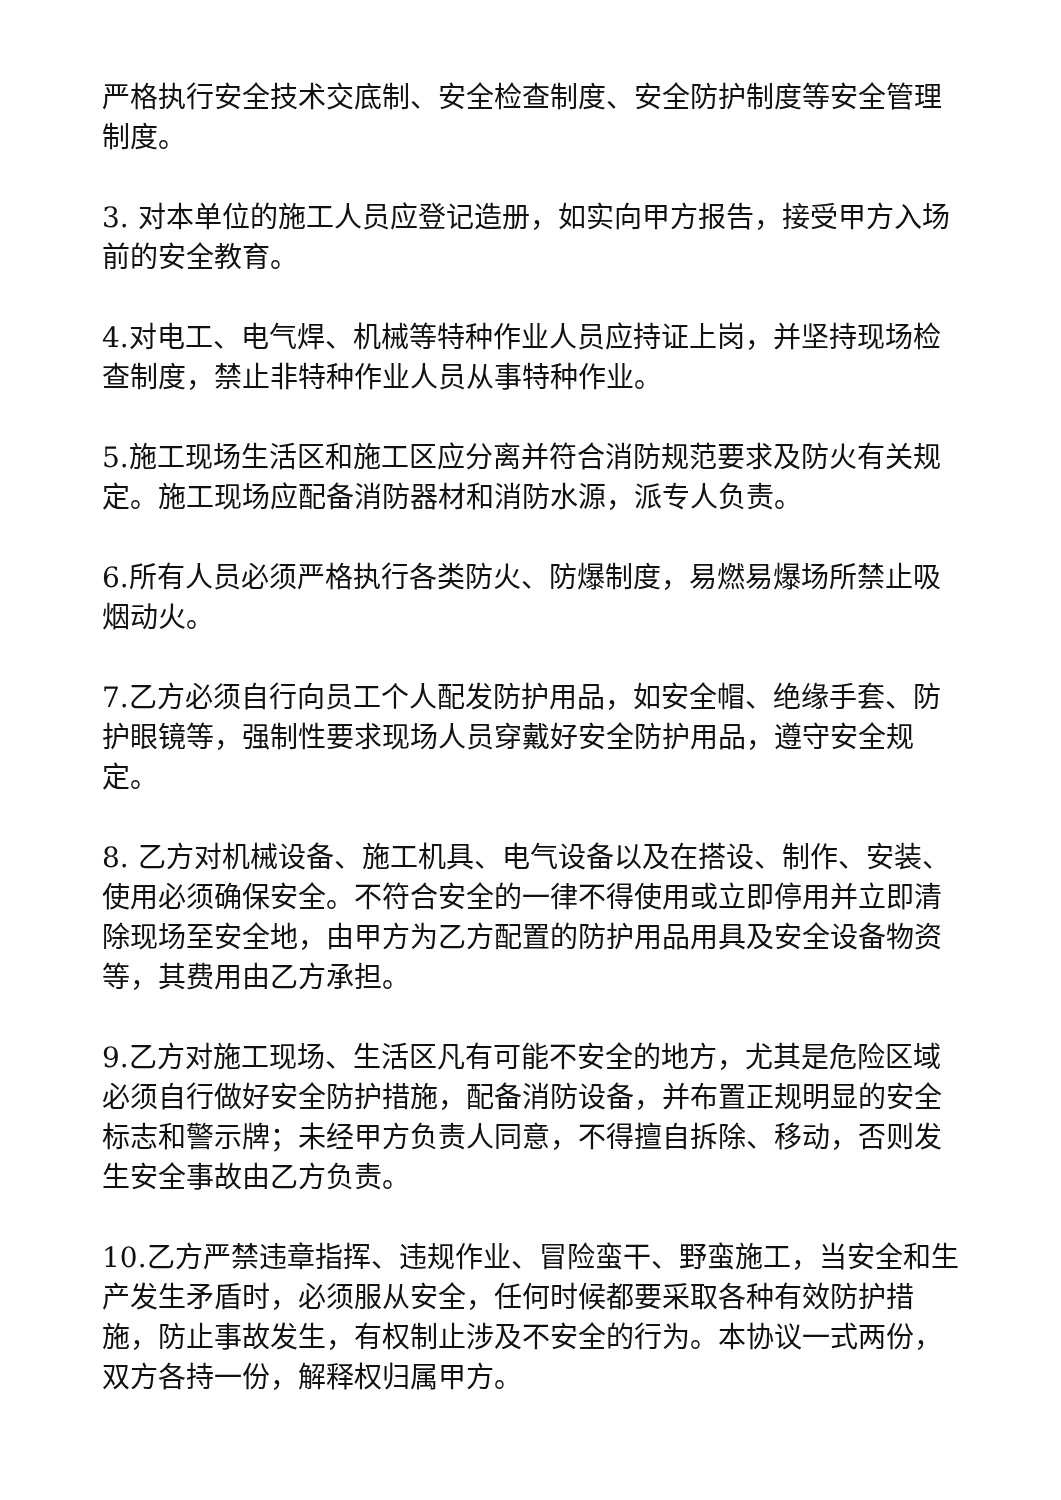严格执行安全技术交底制、安全检查制度、安全防护制度等安全管理制度。
3. 对本单位的施工人员应登记造册，如实向甲方报告，接受甲方入场前的安全教育。
4.对电工、电气焊、机械等特种作业人员应持证上岗，并坚持现场检查制度，禁止非特种作业人员从事特种作业。
5.施工现场生活区和施工区应分离并符合消防规范要求及防火有关规定。施工现场应配备消防器材和消防水源，派专人负责。
6.所有人员必须严格执行各类防火、防爆制度，易燃易爆场所禁止吸烟动火。
7.乙方必须自行向员工个人配发防护用品，如安全帽、绝缘手套、防护眼镜等，强制性要求现场人员穿戴好安全防护用品，遵守安全规定。
8. 乙方对机械设备、施工机具、电气设备以及在搭设、制作、安装、使用必须确保安全。不符合安全的一律不得使用或立即停用并立即清除现场至安全地，由甲方为乙方配置的防护用品用具及安全设备物资等，其费用由乙方承担。
9.乙方对施工现场、生活区凡有可能不安全的地方，尤其是危险区域必须自行做好安全防护措施，配备消防设备，并布置正规明显的安全标志和警示牌；未经甲方负责人同意，不得擅自拆除、移动，否则发生安全事故由乙方负责。
10.乙方严禁违章指挥、违规作业、冒险蛮干、野蛮施工，当安全和生产发生矛盾时，必须服从安全，任何时候都要采取各种有效防护措施，防止事故发生，有权制止涉及不安全的行为。本协议一式两份，双方各持一份，解释权归属甲方。